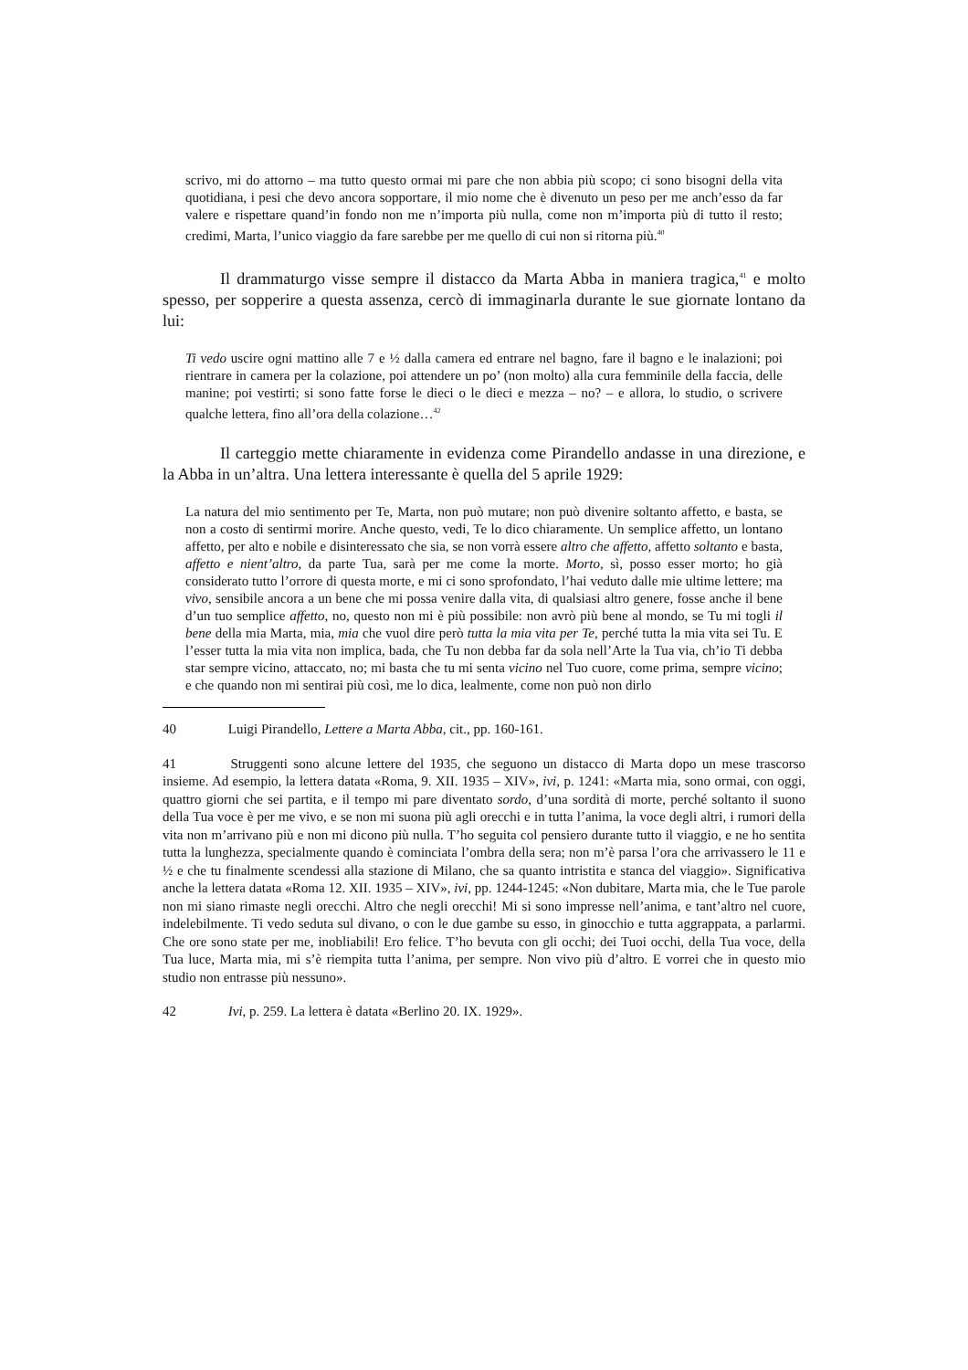scrivo, mi do attorno – ma tutto questo ormai mi pare che non abbia più scopo; ci sono bisogni della vita quotidiana, i pesi che devo ancora sopportare, il mio nome che è divenuto un peso per me anch’esso da far valere e rispettare quand’in fondo non me n’importa più nulla, come non m’importa più di tutto il resto; credimi, Marta, l’unico viaggio da fare sarebbe per me quello di cui non si ritorna più.<sup>40</sup>
Il drammaturgo visse sempre il distacco da Marta Abba in maniera tragica,<sup>41</sup> e molto spesso, per sopperire a questa assenza, cercò di immaginarla durante le sue giornate lontano da lui:
Ti vedo uscire ogni mattino alle 7 e ½ dalla camera ed entrare nel bagno, fare il bagno e le inalazioni; poi rientrare in camera per la colazione, poi attendere un po’ (non molto) alla cura femminile della faccia, delle manine; poi vestirti; si sono fatte forse le dieci o le dieci e mezza – no? – e allora, lo studio, o scrivere qualche lettera, fino all’ora della colazione…<sup>42</sup>
Il carteggio mette chiaramente in evidenza come Pirandello andasse in una direzione, e la Abba in un’altra. Una lettera interessante è quella del 5 aprile 1929:
La natura del mio sentimento per Te, Marta, non può mutare; non può divenire soltanto affetto, e basta, se non a costo di sentirmi morire. Anche questo, vedi, Te lo dico chiaramente. Un semplice affetto, un lontano affetto, per alto e nobile e disinteressato che sia, se non vorrà essere altro che affetto, affetto soltanto e basta, affetto e nient’altro, da parte Tua, sarà per me come la morte. Morto, sì, posso esser morto; ho già considerato tutto l’orrore di questa morte, e mi ci sono sprofondato, l’hai veduto dalle mie ultime lettere; ma vivo, sensibile ancora a un bene che mi possa venire dalla vita, di qualsiasi altro genere, fosse anche il bene d’un tuo semplice affetto, no, questo non mi è più possibile: non avrò più bene al mondo, se Tu mi togli il bene della mia Marta, mia, mia che vuol dire però tutta la mia vita per Te, perché tutta la mia vita sei Tu. E l’esser tutta la mia vita non implica, bada, che Tu non debba far da sola nell’Arte la Tua via, ch’io Ti debba star sempre vicino, attaccato, no; mi basta che tu mi senta vicino nel Tuo cuore, come prima, sempre vicino; e che quando non mi sentirai più così, me lo dica, lealmente, come non può non dirlo
40 Luigi Pirandello, Lettere a Marta Abba, cit., pp. 160-161.
41 Struggenti sono alcune lettere del 1935, che seguono un distacco di Marta dopo un mese trascorso insieme. Ad esempio, la lettera datata «Roma, 9. XII. 1935 – XIV», ivi, p. 1241: «Marta mia, sono ormai, con oggi, quattro giorni che sei partita, e il tempo mi pare diventato sordo, d’una sordità di morte, perché soltanto il suono della Tua voce è per me vivo, e se non mi suona più agli orecchi e in tutta l’anima, la voce degli altri, i rumori della vita non m’arrivano più e non mi dicono più nulla. T’ho seguita col pensiero durante tutto il viaggio, e ne ho sentita tutta la lunghezza, specialmente quando è cominciata l’ombra della sera; non m’è parsa l’ora che arrivassero le 11 e ½ e che tu finalmente scendessi alla stazione di Milano, che sa quanto intristita e stanca del viaggio». Significativa anche la lettera datata «Roma 12. XII. 1935 – XIV», ivi, pp. 1244-1245: «Non dubitare, Marta mia, che le Tue parole non mi siano rimaste negli orecchi. Altro che negli orecchi! Mi si sono impresse nell’anima, e tant’altro nel cuore, indelebilmente. Ti vedo seduta sul divano, o con le due gambe su esso, in ginocchio e tutta aggrappata, a parlarmi. Che ore sono state per me, inobliabili! Ero felice. T’ho bevuta con gli occhi; dei Tuoi occhi, della Tua voce, della Tua luce, Marta mia, mi s’è riempita tutta l’anima, per sempre. Non vivo più d’altro. E vorrei che in questo mio studio non entrasse più nessuno».
42 Ivi, p. 259. La lettera è datata «Berlino 20. IX. 1929».